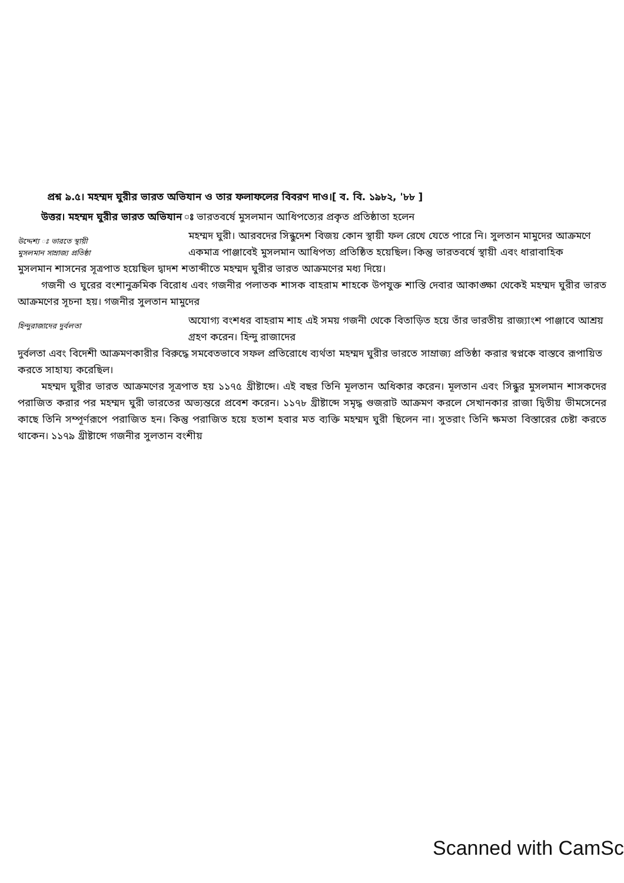প্রশ্ন ৯.৫। মহম্মদ ঘুরীর ভারত অভিযান ও তার ফলাফলের বিবরণ দাও।[ ব. বি. ১৯৮২, '৮৮ ]
উত্তর। মহম্মদ ঘুরীর ভারত অভিযান ঃ ভারতবর্ষে মুসলমান আধিপত্যের প্রকৃত প্রতিষ্ঠাতা হলেন
উদ্দেশ্য ঃ ভারতে স্থায়ী
মুসলমান সাম্রাজ্য প্রতিষ্ঠা
মহম্মদ ঘুরী। আরবদের সিন্ধুদেশ বিজয় কোন স্থায়ী ফল রেখে যেতে পারে নি। সুলতান মামুদের আক্রমণে একমাত্র পাঞ্জাবেই মুসলমান আধিপত্য প্রতিষ্ঠিত হয়েছিল। কিন্তু ভারতবর্ষে স্থায়ী এবং ধারাবাহিক
মুসলমান শাসনের সূত্রপাত হয়েছিল দ্বাদশ শতাব্দীতে মহম্মদ ঘুরীর ভারত আক্রমণের মধ্য দিয়ে।
গজনী ও ঘুরের বংশানুক্রমিক বিরোধ এবং গজনীর পলাতক শাসক বাহরাম শাহকে উপযুক্ত শাস্তি দেবার আকাঙ্ক্ষা থেকেই মহম্মদ ঘুরীর ভারত আক্রমণের সূচনা হয়। গজনীর সুলতান মামুদের
হিন্দুরাজাদের দুর্বলতা
অযোগ্য বংশধর বাহরাম শাহ এই সময় গজনী থেকে বিতাড়িত হয়ে তাঁর ভারতীয় রাজ্যাংশ পাঞ্জাবে আশ্রয় গ্রহণ করেন। হিন্দু রাজাদের
দুর্বলতা এবং বিদেশী আক্রমণকারীর বিরুদ্ধে সমবেতভাবে সফল প্রতিরোধে ব্যর্থতা মহম্মদ ঘুরীর ভারতে সাম্রাজ্য প্রতিষ্ঠা করার স্বপ্নকে বাস্তবে রূপায়িত করতে সাহায্য করেছিল।
মহম্মদ ঘুরীর ভারত আক্রমণের সূত্রপাত হয় ১১৭৫ খ্রীষ্টাব্দে। এই বছর তিনি মূলতান অধিকার করেন। মূলতান এবং সিন্ধুর মুসলমান শাসকদের পরাজিত করার পর মহম্মদ ঘুরী ভারতের অভ্যন্তরে প্রবেশ করেন। ১১৭৮ খ্রীষ্টাব্দে সমৃদ্ধ গুজরাট আক্রমণ করলে সেখানকার রাজা দ্বিতীয় ভীমসেনের কাছে তিনি সম্পূর্ণরূপে পরাজিত হন। কিন্তু পরাজিত হয়ে হতাশ হবার মত ব্যক্তি মহম্মদ ঘুরী ছিলেন না। সুতরাং তিনি ক্ষমতা বিস্তারের চেষ্টা করতে থাকেন। ১১৭৯ খ্রীষ্টাব্দে গজনীর সুলতান বংশীয়
Scanned with CamSc